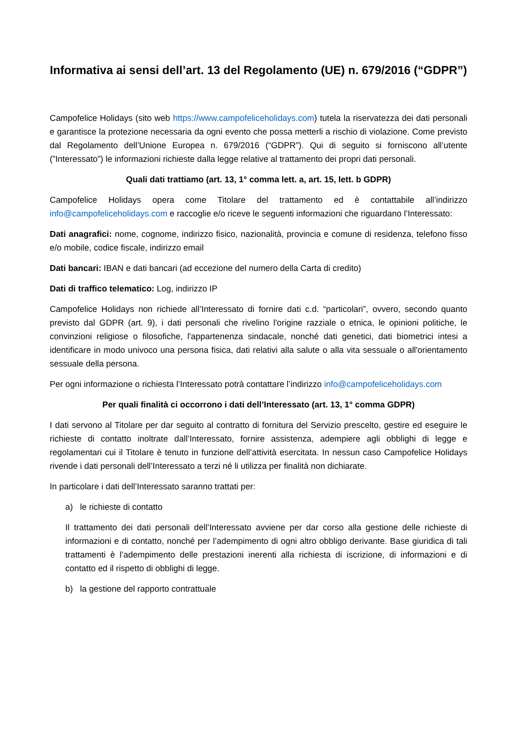Informativa ai sensi dell’art. 13 del Regolamento (UE) n. 679/2016 (“GDPR”)
Campofelice Holidays (sito web https://www.campofeliceholidays.com) tutela la riservatezza dei dati personali e garantisce la protezione necessaria da ogni evento che possa metterli a rischio di violazione. Come previsto dal Regolamento dell’Unione Europea n. 679/2016 (“GDPR”). Qui di seguito si forniscono all’utente (”Interessato”) le informazioni richieste dalla legge relative al trattamento dei propri dati personali.
Quali dati trattiamo (art. 13, 1° comma lett. a, art. 15, lett. b GDPR)
Campofelice Holidays opera come Titolare del trattamento ed è contattabile all’indirizzo info@campofeliceholidays.com e raccoglie e/o riceve le seguenti informazioni che riguardano l’Interessato:
Dati anagrafici: nome, cognome, indirizzo fisico, nazionalità, provincia e comune di residenza, telefono fisso e/o mobile, codice fiscale, indirizzo email
Dati bancari: IBAN e dati bancari (ad eccezione del numero della Carta di credito)
Dati di traffico telematico: Log, indirizzo IP
Campofelice Holidays non richiede all’Interessato di fornire dati c.d. “particolari”, ovvero, secondo quanto previsto dal GDPR (art. 9), i dati personali che rivelino l'origine razziale o etnica, le opinioni politiche, le convinzioni religiose o filosofiche, l'appartenenza sindacale, nonché dati genetici, dati biometrici intesi a identificare in modo univoco una persona fisica, dati relativi alla salute o alla vita sessuale o all'orientamento sessuale della persona.
Per ogni informazione o richiesta l’Interessato potrà contattare l’indirizzo info@campofeliceholidays.com
Per quali finalità ci occorrono i dati dell’Interessato (art. 13, 1° comma GDPR)
I dati servono al Titolare per dar seguito al contratto di fornitura del Servizio prescelto, gestire ed eseguire le richieste di contatto inoltrate dall’Interessato, fornire assistenza, adempiere agli obblighi di legge e regolamentari cui il Titolare è tenuto in funzione dell’attività esercitata. In nessun caso Campofelice Holidays rivende i dati personali dell’Interessato a terzi né li utilizza per finalità non dichiarate.
In particolare i dati dell’Interessato saranno trattati per:
a) le richieste di contatto
Il trattamento dei dati personali dell’Interessato avviene per dar corso alla gestione delle richieste di informazioni e di contatto, nonché per l’adempimento di ogni altro obbligo derivante. Base giuridica di tali trattamenti è l’adempimento delle prestazioni inerenti alla richiesta di iscrizione, di informazioni e di contatto ed il rispetto di obblighi di legge.
b) la gestione del rapporto contrattuale